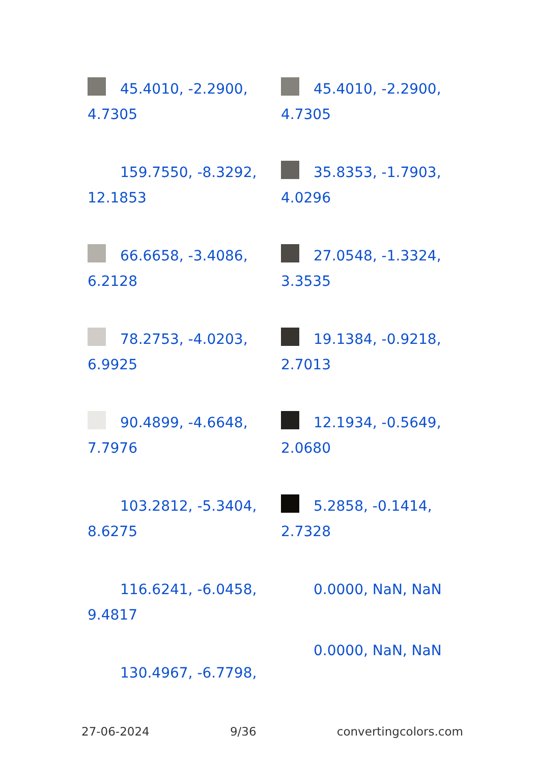45.4010, -2.2900, 4.7305
159.7550, -8.3292, 12.1853
66.6658, -3.4086, 6.2128
78.2753, -4.0203, 6.9925
90.4899, -4.6648, 7.7976
103.2812, -5.3404, 8.6275
116.6241, -6.0458, 9.4817
130.4967, -6.7798,
45.4010, -2.2900, 4.7305
35.8353, -1.7903, 4.0296
27.0548, -1.3324, 3.3535
19.1384, -0.9218, 2.7013
12.1934, -0.5649, 2.0680
5.2858, -0.1414, 2.7328
0.0000, NaN, NaN
0.0000, NaN, NaN
27-06-2024 9/36 convertingcolors.com